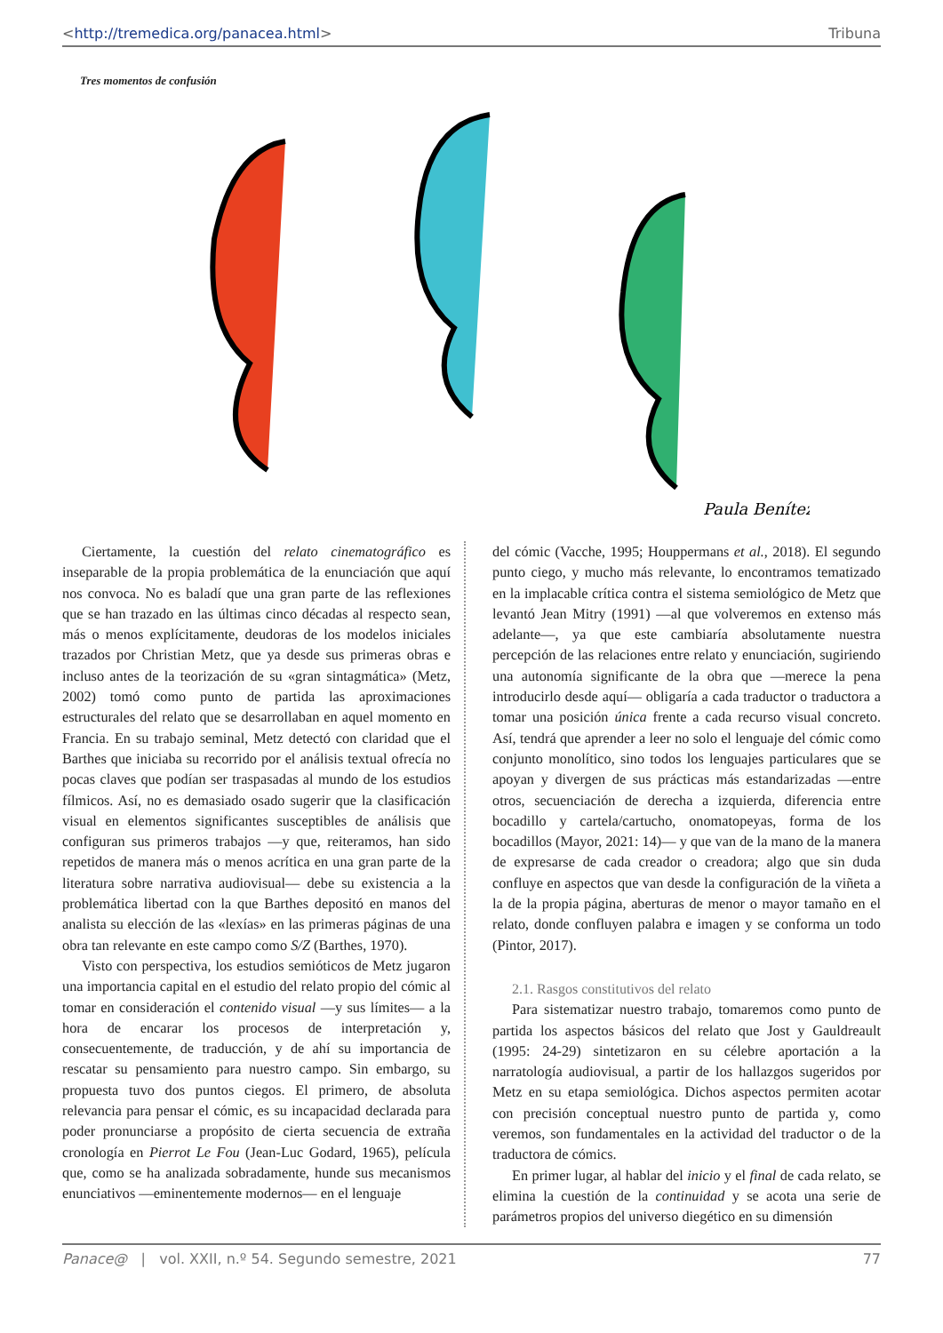<http://tremedica.org/panacea.html> Tribuna
Tres momentos de confusión
Paula Benítez
Ciertamente, la cuestión del relato cinematográfico es inseparable de la propia problemática de la enunciación que aquí nos convoca. No es baladí que una gran parte de las reflexiones que se han trazado en las últimas cinco décadas al respecto sean, más o menos explícitamente, deudoras de los modelos iniciales trazados por Christian Metz, que ya desde sus primeras obras e incluso antes de la teorización de su «gran sintagmática» (Metz, 2002) tomó como punto de partida las aproximaciones estructurales del relato que se desarrollaban en aquel momento en Francia. En su trabajo seminal, Metz detectó con claridad que el Barthes que iniciaba su recorrido por el análisis textual ofrecía no pocas claves que podían ser traspasadas al mundo de los estudios fílmicos. Así, no es demasiado osado sugerir que la clasificación visual en elementos significantes susceptibles de análisis que configuran sus primeros trabajos —y que, reiteramos, han sido repetidos de manera más o menos acrítica en una gran parte de la literatura sobre narrativa audiovisual— debe su existencia a la problemática libertad con la que Barthes depositó en manos del analista su elección de las «lexías» en las primeras páginas de una obra tan relevante en este campo como S/Z (Barthes, 1970).
Visto con perspectiva, los estudios semióticos de Metz jugaron una importancia capital en el estudio del relato propio del cómic al tomar en consideración el contenido visual —y sus límites— a la hora de encarar los procesos de interpretación y, consecuentemente, de traducción, y de ahí su importancia de rescatar su pensamiento para nuestro campo. Sin embargo, su propuesta tuvo dos puntos ciegos. El primero, de absoluta relevancia para pensar el cómic, es su incapacidad declarada para poder pronunciarse a propósito de cierta secuencia de extraña cronología en Pierrot Le Fou (Jean-Luc Godard, 1965), película que, como se ha analizada sobradamente, hunde sus mecanismos enunciativos —eminentemente modernos— en el lenguaje
del cómic (Vacche, 1995; Houppermans et al., 2018). El segundo punto ciego, y mucho más relevante, lo encontramos tematizado en la implacable crítica contra el sistema semiológico de Metz que levantó Jean Mitry (1991) —al que volveremos en extenso más adelante—, ya que este cambiaría absolutamente nuestra percepción de las relaciones entre relato y enunciación, sugiriendo una autonomía significante de la obra que —merece la pena introducirlo desde aquí— obligaría a cada traductor o traductora a tomar una posición única frente a cada recurso visual concreto. Así, tendrá que aprender a leer no solo el lenguaje del cómic como conjunto monolítico, sino todos los lenguajes particulares que se apoyan y divergen de sus prácticas más estandarizadas —entre otros, secuenciación de derecha a izquierda, diferencia entre bocadillo y cartela/cartucho, onomatopeyas, forma de los bocadillos (Mayor, 2021: 14)— y que van de la mano de la manera de expresarse de cada creador o creadora; algo que sin duda confluye en aspectos que van desde la configuración de la viñeta a la de la propia página, aberturas de menor o mayor tamaño en el relato, donde confluyen palabra e imagen y se conforma un todo (Pintor, 2017).
2.1. Rasgos constitutivos del relato
Para sistematizar nuestro trabajo, tomaremos como punto de partida los aspectos básicos del relato que Jost y Gauldreault (1995: 24-29) sintetizaron en su célebre aportación a la narratología audiovisual, a partir de los hallazgos sugeridos por Metz en su etapa semiológica. Dichos aspectos permiten acotar con precisión conceptual nuestro punto de partida y, como veremos, son fundamentales en la actividad del traductor o de la traductora de cómics.
En primer lugar, al hablar del inicio y el final de cada relato, se elimina la cuestión de la continuidad y se acota una serie de parámetros propios del universo diegético en su dimensión
Panace@ | vol. XXII, n.º 54. Segundo semestre, 2021 77